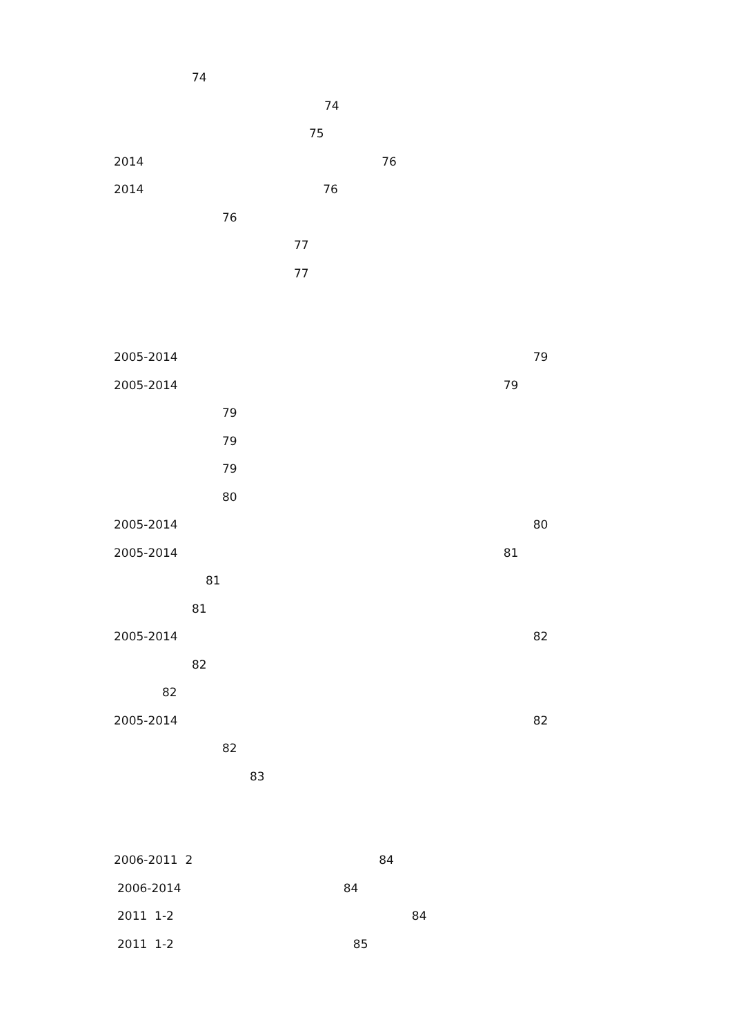74
74
75
2014 76
2014 76
76
77
77
2005-2014 79
2005-2014 79
79
79
79
80
2005-2014 80
2005-2014 81
81
81
2005-2014 82
82
82
2005-2014 82
82
83
2006-2011 2 84
2006-2014 84
2011 1-2 84
2011 1-2 85